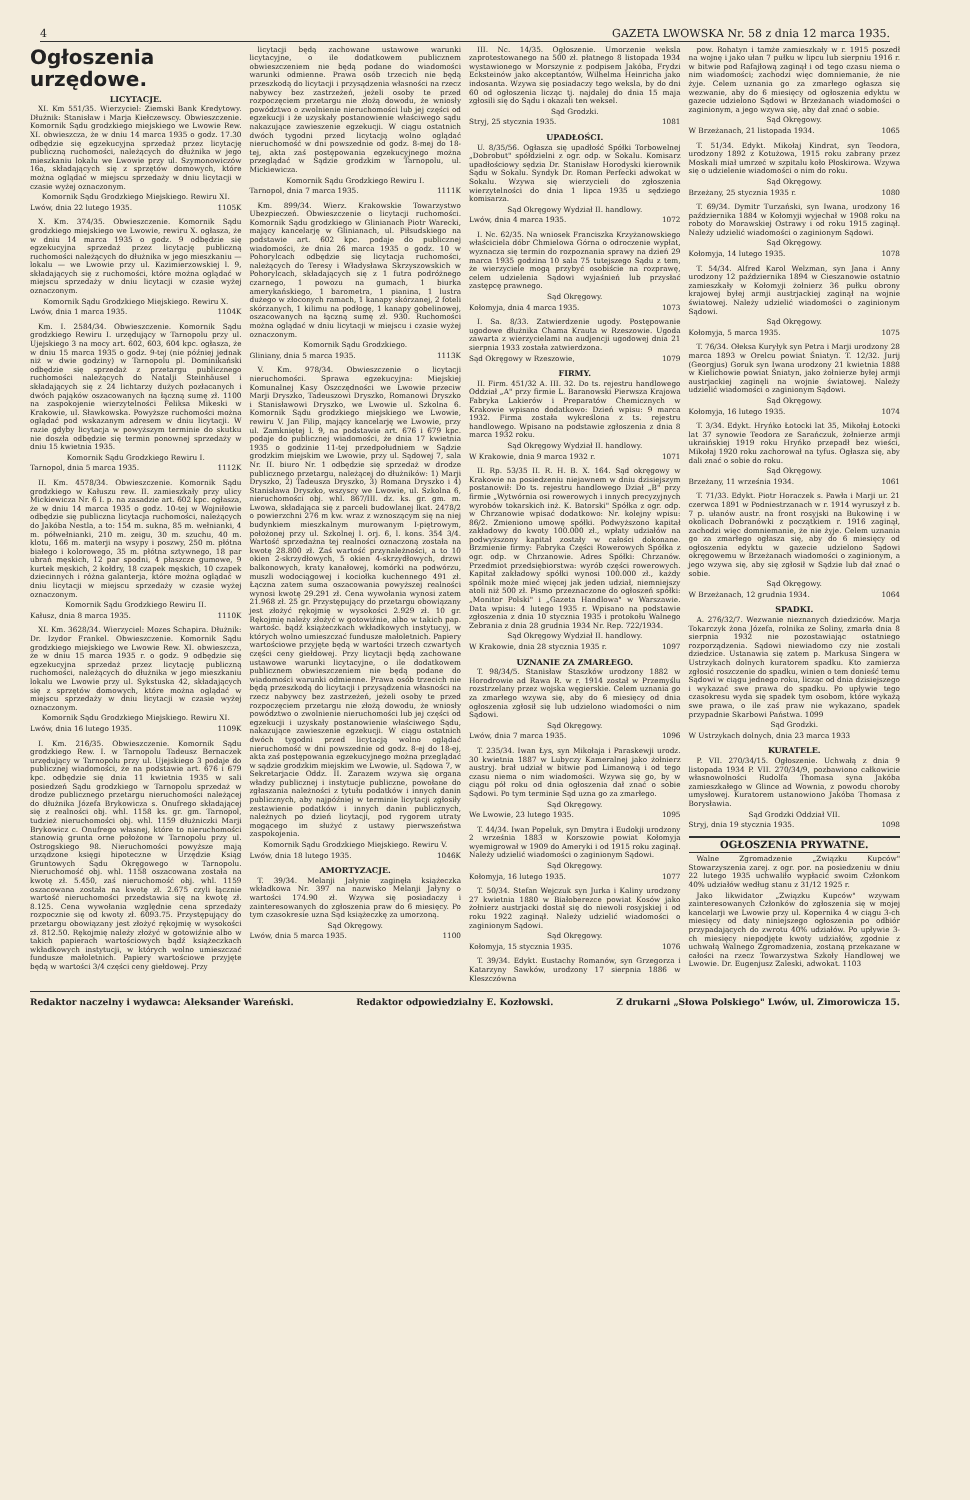4 GAZETA LWOWSKA Nr. 58 z dnia 12 marca 1935.
Ogłoszenia urzędowe.
LICYTACJE.
XI. Km 551/35. Wierzyciel: Ziemski Bank Kredytowy. Dłużnik: Stanisław i Marja Kiełczewscy. Obwieszczenie. Komornik Sądu grodzkiego miejskiego we Lwowie Rew. XI. obwieszcza, że w dniu 14 marca 1935 o godz. 17.30 odbędzie się egzekucyjna sprzedaż przez licytację publiczną ruchomości, należących do dłużnika w jego mieszkaniu lokalu we Lwowie przy ul. Szymonowiczów 16a, składających się z sprzętów domowych, które można oglądać w miejscu sprzedaży w dniu licytacji w czasie wyżej oznaczonym.
Komornik Sądu Grodzkiego Miejskiego. Rewiru XI.
Lwów, dnia 22 lutego 1935. 1105K
X. Km. 374/35. Obwieszczenie. Komornik Sądu grodzkiego miejskiego we Lwowie, rewiru X. ogłasza, że w dniu 14 marca 1935 o godz. 9 odbędzie się egzekucyjna sprzedaż przez licytację publiczną ruchomości należących do dłużnika w jego mieszkaniu — lokalu — we Lwowie przy ul. Kazimierzowskiej l. 9, składających się z ruchomości, które można oglądać w miejscu sprzedaży w dniu licytacji w czasie wyżej oznaczonym.
Komornik Sądu Grodzkiego Miejskiego. Rewiru X.
Lwów, dnia 1 marca 1935. 1104K
Km. I. 2584/34. Obwieszczenie. Komornik Sądu grodzkiego Rewiru I. urzędujący w Tarnopolu przy ul. Ujejskiego 3 na mocy art. 602, 603, 604 kpc. ogłasza, że w dniu 15 marca 1935 o godz. 9-tej (nie później jednak niż w dwie godziny) w Tarnopolu pl. Dominikański odbędzie się sprzedaż z przetargu publicznego ruchomości należących do Natalji Steinhäusel i składających się z 24 lichtarzy dużych pozłacanych i dwóch pająków oszacowanych na łączną sumę zł. 1100 na zaspokojenie wierzytelności Feliksa Mikeski w Krakowie, ul. Sławkowska. Powyższe ruchomości można oglądać pod wskazanym adresem w dniu licytacji. W razie gdyby licytacja w powyższym terminie do skutku nie doszła odbędzie się termin ponownej sprzedaży w dniu 15 kwietnia 1935.
Komornik Sądu Grodzkiego Rewiru I.
Tarnopol, dnia 5 marca 1935. 1112K
II. Km. 4578/34. Obwieszczenie. Komornik Sądu grodzkiego w Kałuszu rew. II. zamieszkały przy ulicy Mickiewicza Nr. 6 I. p. na zasadzie art. 602 kpc. ogłasza, że w dniu 14 marca 1935 o godz. 10-tej w Wojniłowie odbędzie się publiczna licytacja ruchomości, należących do Jakóba Nestla, a to: 154 m. sukna, 85 m. wełnianki, 4 m. półwełnianki, 210 m. zeigu, 30 m. szuchu, 40 m. klotu, 166 m. materji na wsypy i poszwy, 250 m. płótna białego i kolorowego, 35 m. płótna sztywnego, 18 par ubrań męskich, 12 par spodni, 4 płaszcze gumowe, 9 kurtek męskich, 2 kołdry, 18 czapek męskich, 10 czapek dziecinnych i różna galanterja, które można oglądać w dniu licytacji w miejscu sprzedaży w czasie wyżej oznaczonym.
Komornik Sądu Grodzkiego Rewiru II.
Kałusz, dnia 8 marca 1935. 1110K
XI. Km. 3628/34. Wierzyciel: Mozes Schapira. Dłużnik: Dr. Izydor Frankel. Obwieszczenie. Komornik Sądu grodzkiego miejskiego we Lwowie Rew. XI. obwieszcza, że w dniu 15 marca 1935 r. o godz. 9 odbędzie się egzekucyjna sprzedaż przez licytację publiczną ruchomości, należących do dłużnika w jego mieszkaniu lokalu we Lwowie przy ul. Sykstuska 42, składających się z sprzętów domowych, które można oglądać w miejscu sprzedaży w dniu licytacji w czasie wyżej oznaczonym.
Komornik Sądu Grodzkiego Miejskiego. Rewiru XI.
Lwów, dnia 16 lutego 1935. 1109K
I. Km. 216/35. Obwieszczenie. Komornik Sądu grodzkiego Rew. I. w Tarnopolu Tadeusz Bernaczek urzędujący w Tarnopolu przy ul. Ujejskiego 3 podaje do publicznej wiadomości, że na podstawie art. 676 i 679 kpc. odbędzie się dnia 11 kwietnia 1935 w sali posiedzeń Sądu grodzkiego w Tarnopolu sprzedaż w drodze publicznego przetargu nieruchomości należącej do dłużnika Józefa Brykowicza s. Onufrego składającej się z realności obj. whl. 1158 ks. gr. gm. Tarnopol, tudzież nieruchomości obj. whl. 1159 dłużniczki Marji Brykowicz c. Onufrego własnej, które to nieruchomości stanowią grunta orne położone w Tarnopolu przy ul. Ostrogskiego 98. Nieruchomości powyższe mają urządzone księgi hipoteczne w Urzędzie Ksiąg Gruntowych Sądu Okręgowego w Tarnopolu. Nieruchomość obj. whl. 1158 oszacowana została na kwotę zł. 5.450, zaś nieruchomość obj. whl. 1159 oszacowana została na kwotę zł. 2.675 czyli łącznie wartość nieruchomości przedstawia się na kwotę zł. 8.125. Cena wywołania względnie cena sprzedaży rozpocznie się od kwoty zł. 6093.75. Przystępujący do przetargu obowiązany jest złożyć rękojmię w wysokości zł. 812.50. Rękojmię należy złożyć w gotowiźnie albo w takich papierach wartościowych bądź książeczkach wkładkowych instytucji, w których wolno umieszczać fundusze małoletnich. Papiery wartościowe przyjęte będą w wartości 3/4 części ceny giełdowej. Przy
licytacji będą zachowane ustawowe warunki licytacyjne, o ile dodatkowem publicznem obwieszczeniem nie będą podane do wiadomości warunki odmienne. Prawa osób trzecich nie będą przeszkodą do licytacji i przysądzenia własności na rzecz nabywcy bez zastrzeżeń, jeżeli osoby te przed rozpoczęciem przetargu nie złożą dowodu, że wniosły powództwo o zwolnienie nieruchomości lub jej części od egzekucji i że uzyskały postanowienie właściwego sądu nakazujące zawieszenie egzekucji. W ciągu ostatnich dwóch tygodni przed licytacją wolno oglądać nieruchomość w dni powszednie od godz. 8-mej do 18-tej, akta zaś postępowania egzekucyjnego można przeglądać w Sądzie grodzkim w Tarnopolu, ul. Mickiewicza.
Komornik Sądu Grodzkiego Rewiru I.
Tarnopol, dnia 7 marca 1935. 1111K
Km. 899/34. Wierz. Krakowskie Towarzystwo Ubezpieczeń. Obwieszczenie o licytacji ruchomości. Komornik Sądu grodzkiego w Glinianach Piotr Warecki, mający kancelarję w Glinianach, ul. Piłsudskiego na podstawie art. 602 kpc. podaje do publicznej wiadomości, że dnia 26 marca 1935 o godz. 10 w Pohorylcach odbędzie się licytacja ruchomości, należących do Teresy i Władysława Skrzyszowskich w Pohorylcach, składających się z 1 futra podróżnego czarnego, 1 powozu na gumach, 1 biurka amerykańskiego, 1 barometra, 1 pianina, 1 lustra dużego w złoconych ramach, 1 kanapy skórzanej, 2 foteli skórzanych, 1 kilimu na podłogę, 1 kanapy gobelinowej, oszacowanych na łączną sumę zł. 930. Ruchomości można oglądać w dniu licytacji w miejscu i czasie wyżej oznaczonym.
Komornik Sądu Grodzkiego.
Gliniany, dnia 5 marca 1935. 1113K
V. Km. 978/34. Obwieszczenie o licytacji nieruchomości. Sprawa egzekucyjna: Miejskiej Komunalnej Kasy Oszczędności we Lwowie przeciw Marji Dryszko, Tadeuszowi Dryszko, Romanowi Dryszko i Stanisławowi Dryszko, we Lwowie ul. Szkolna 6. Komornik Sądu grodzkiego miejskiego we Lwowie, rewiru V. Jan Filip, mający kancelarję we Lwowie, przy ul. Zamkniętej l. 9, na podstawie art. 676 i 679 kpc. podaje do publicznej wiadomości, że dnia 17 kwietnia 1935 o godzinie 11-tej przedpołudniem w Sądzie grodzkim miejskim we Lwowie, przy ul. Sądowej 7, sala Nr. II. biuro Nr. 1 odbędzie się sprzedaż w drodze publicznego przetargu, należącej do dłużników: 1) Marji Dryszko, 2) Tadeusza Dryszko, 3) Romana Dryszko i 4) Stanisława Dryszko, wszyscy we Lwowie, ul. Szkolna 6, nieruchomości obj. whl. 867/III. dz. ks. gr. gm. m. Lwowa, składająca się z parceli budowlanej lkat. 2478/2 o powierzchni 276 m kw. wraz z wznoszącym się na niej budynkiem mieszkalnym murowanym I-piętrowym, położonej przy ul. Szkolnej l. orj. 6, l. kons. 354 3/4. Wartość sprzedażna tej realności oznaczoną została na kwotę 28.800 zł. Zaś wartość przynależności, a to 10 okien 2-skrzydłowych, 5 okien 4-skrzydłowych, drzwi balkonowych, kraty kanałowej, komórki na podwórzu, muszli wodociągowej i kociołka kuchennego 491 zł. Łączna zatem suma oszacowania powyższej realności wynosi kwotę 29.291 zł. Cena wywołania wynosi zatem 21.968 zł. 25 gr. Przystępujący do przetargu obowiązany jest złożyć rękojmię w wysokości 2.929 zł. 10 gr. Rękojmię należy złożyć w gotowiźnie, albo w takich pap. wartośc. bądź książeczkach wkładkowych instytucyj, w których wolno umieszczać fundusze małoletnich. Papiery wartościowe przyjęte będą w wartości trzech czwartych części ceny giełdowej. Przy licytacji będą zachowane ustawowe warunki licytacyjne, o ile dodatkowem publicznem obwieszczeniem nie będą podane do wiadomości warunki odmienne. Prawa osób trzecich nie będą przeszkodą do licytacji i przysądzenia własności na rzecz nabywcy bez zastrzeżeń, jeżeli osoby te przed rozpoczęciem przetargu nie złożą dowodu, że wniosły powództwo o zwolnienie nieruchomości lub jej części od egzekucji i uzyskały postanowienie właściwego Sądu, nakazujące zawieszenie egzekucji. W ciągu ostatnich dwóch tygodni przed licytacją wolno oglądać nieruchomość w dni powszednie od godz. 8-ej do 18-ej, akta zaś postępowania egzekucyjnego można przeglądać w sądzie grodzkim miejskim we Lwowie, ul. Sądowa 7, w Sekretarjacie Oddz. II. Zarazem wzywa się organa władzy publicznej i instytucje publiczne, powołane do zgłaszania należności z tytułu podatków i innych danin publicznych, aby najpóźniej w terminie licytacji zgłosiły zestawienie podatków i innych danin publicznych, należnych po dzień licytacji, pod rygorem utraty mogącego im służyć z ustawy pierwszeństwa zaspokojenia.
Komornik Sądu Grodzkiego Miejskiego. Rewiru V.
Lwów, dnia 18 lutego 1935. 1046K
AMORTYZACJE.
T. 39/34. Melanji Jałynie zaginęła książeczka wkładkowa Nr. 397 na nazwisko Melanji Jałyny o wartości 174.90 zł. Wzywa się posiadaczy i zainteresowanych do zgłoszenia praw do 6 miesięcy. Po tym czasokresie uzna Sąd książeczkę za umorzoną.
Sąd Okręgowy.
Lwów, dnia 5 marca 1935. 1100
III. Nc. 14/35. Ogłoszenie. Umorzenie weksla zaprotestowanego na 500 zł. płatnego 8 listopada 1934 wystawionego w Morszynie z podpisem Jakóba, Frydzi Eckstein​ów jako akceptantów, Wilhelma Heinricha jako indosanta. Wzywa się posiadaczy tego weksla, by do dni 60 od ogłoszenia licząc tj. najdalej do dnia 15 maja zgłosili się do Sądu i okazali ten weksel.
Sąd Grodzki.
Stryj, 25 stycznia 1935. 1081
UPADŁOŚCI.
U. 8/35/56. Ogłasza się upadłość Spółki Torbowelnej „Dobrobut" spółdzielni z ogr. odp. w Sokalu. Komisarz upadłościowy sędzia Dr. Stanisław Horodyski kierownik Sądu w Sokalu. Syndyk Dr. Roman Perfecki adwokat w Sokalu. Wzywa się wierzycieli do zgłoszenia wierzytelności do dnia 1 lipca 1935 u sędziego komisarza.
Sąd Okręgowy Wydział II. handlowy.
Lwów, dnia 4 marca 1935. 1072
I. Nc. 62/35. Na wniosek Franciszka Krzyżanowskiego właściciela dóbr Chmielowa Górna o odroczenie wypłat, wyznacza się termin do rozpoznania sprawy na dzień 29 marca 1935 godzina 10 sala 75 tutejszego Sądu z tem, że wierzyciele mogą przybyć osobiście na rozprawę, celem udzielenia Sądowi wyjaśnień lub przysłać zastępcę prawnego.
Sąd Okręgowy.
Kołomyja, dnia 4 marca 1935. 1073
I. Sa. 8/33. Zatwierdzenie ugody. Postępowanie ugodowe dłużnika Chama Krauta w Rzeszowie. Ugoda zawarta z wierzycielami na audjencji ugodowej dnia 21 sierpnia 1933 została zatwierdzona.
Sąd Okręgowy w Rzeszowie, 1079
FIRMY.
II. Firm. 451/32 A. III. 32. Do ts. rejestru handlowego Oddział „A" przy firmie L. Baranowski Pierwsza Krajowa Fabryka Lakierów i Preparatów Chemicznych w Krakowie wpisano dodatkowo: Dzień wpisu: 9 marca 1932. Firma została wykreślona z ts. rejestru handlowego. Wpisano na podstawie zgłoszenia z dnia 8 marca 1932 roku.
Sąd Okręgowy Wydział II. handlowy.
W Krakowie, dnia 9 marca 1932 r. 1071
II. Rp. 53/35 II. R. H. B. X. 164. Sąd okręgowy w Krakowie na posiedzeniu niejawnem w dniu dzisiejszym postanowił: Do ts. rejestru handlowego Dział „B" przy firmie „Wytwórnia osi rowerowych i innych precyzyjnych wyrobów tokarskich inż. K. Batorski" Spółka z ogr. odp. w Chrzanowie wpisać dodatkowo: Nr. kolejny wpisu: 86/2. Zmieniono umowę spółki. Podwyższono kapitał zakładowy do kwoty 100.000 zł., wpłaty udziałów na podwyższony kapitał zostały w całości dokonane. Brzmienie firmy: Fabryka Części Rowerowych Spółka z ogr. odp. w Chrzanowie. Adres Spółki: Chrzanów. Przedmiot przedsiębiorstwa: wyrób części rowerowych. Kapitał zakładowy spółki wynosi 100.000 zł., każdy spólnik może mieć więcej jak jeden udział, niemniejszy atoli niż 500 zł. Pismo przeznaczone do ogłoszeń spółki: „Monitor Polski" i „Gazeta Handlowa" w Warszawie. Data wpisu: 4 lutego 1935 r. Wpisano na podstawie zgłoszenia z dnia 10 stycznia 1935 i protokołu Walnego Zebrania z dnia 28 grudnia 1934 Nr. Rep. 722/1934.
Sąd Okręgowy Wydział II. handlowy.
W Krakowie, dnia 28 stycznia 1935 r. 1097
UZNANIE ZA ZMARŁEGO.
T. 98/34/5. Stanisław Staszków urodzony 1882 w Horodrowie ad Rawa R. w r. 1914 został w Przemyślu rozstrzelany przez wojska węgierskie. Celem uznania go za zmarłego wzywa się, aby do 6 miesięcy od dnia ogłoszenia zgłosił się lub udzielono wiadomości o nim Sądowi.
Sąd Okręgowy.
Lwów, dnia 7 marca 1935. 1096
T. 235/34. Iwan Łys, syn Mikołaja i Paraskewji urodz. 30 kwietnia 1887 w Lubyczy Kameralnej jako żołnierz austryj. brał udział w bitwie pod Limanową i od tego czasu niema o nim wiadomości. Wzywa się go, by w ciągu pół roku od dnia ogłoszenia dał znać o sobie Sądowi. Po tym terminie Sąd uzna go za zmarłego.
Sąd Okręgowy.
We Lwowie, 23 lutego 1935. 1095
T. 44/34. Iwan Popeluk, syn Dmytra i Eudokji urodzony 2 września 1883 w Korszowie powiat Kołomyja wyemigrował w 1909 do Ameryki i od 1915 roku zaginął. Należy udzielić wiadomości o zaginionym Sądowi.
Sąd Okręgowy.
Kołomyja, 16 lutego 1935. 1077
T. 50/34. Stefan Wejczuk syn Jurka i Kaliny urodzony 27 kwietnia 1880 w Białoberezce powiat Kosów jako żołnierz austrjacki dostał się do niewoli rosyjskiej i od roku 1922 zaginął. Należy udzielić wiadomości o zaginionym Sądowi.
Sąd Okręgowy.
Kołomyja, 15 stycznia 1935. 1076
T. 39/34. Edykt. Eustachy Romanów, syn Grzegorza i Katarzyny Sawków, urodzony 17 sierpnia 1886 w Kleszczówna
pow. Rohatyn i tamże zamieszkały w r. 1915 poszedł na wojnę i jako ułan 7 pułku w lipcu lub sierpniu 1916 r. w bitwie pod Rafajłową zaginął i od tego czasu niema o nim wiadomości; zachodzi więc domniemanie, że nie żyje. Celem uznania go za zmarłego ogłasza się wezwanie, aby do 6 miesięcy od ogłoszenia edyktu w gazecie udzielono Sądowi w Brzeżanach wiadomości o zaginionym, a jego wzywa się, aby dał znać o sobie.
Sąd Okręgowy.
W Brzeżanach, 21 listopada 1934. 1065
T. 51/34. Edykt. Mikołaj Kindrat, syn Teodora, urodzony 1892 z Kotużowa, 1915 roku zabrany przez Moskali miał umrzeć w szpitalu koło Płoskirowa. Wzywa się o udzielenie wiadomości o nim do roku.
Sąd Okręgowy.
Brzeżany, 25 stycznia 1935 r. 1080
T. 69/34. Dymitr Turzański, syn Iwana, urodzony 16 października 1884 w Kołomyji wyjechał w 1908 roku na roboty do Morawskiej Ostrawy i od roku 1915 zaginął. Należy udzielić wiadomości o zaginionym Sądowi.
Sąd Okręgowy.
Kołomyja, 14 lutego 1935. 1078
T. 54/34. Alfred Karol Welzman, syn Jana i Anny urodzony 12 października 1894 w Cieszanowie ostatnio zamieszkały w Kołomyji żołnierz 36 pułku obrony krajowej byłej armji austrjackiej zaginął na wojnie światowej. Należy udzielić wiadomości o zaginionym Sądowi.
Sąd Okręgowy.
Kołomyja, 5 marca 1935. 1075
T. 76/34. Ołeksa Kuryłyk syn Petra i Marji urodzony 28 marca 1893 w Orelcu powiat Śniatyn. T. 12/32. Jurij (Georgjus) Goruk syn Iwana urodzony 21 kwietnia 1888 w Kielichowie powiat Śniatyn, jako żołnierze byłej armji austrjackiej zaginęli na wojnie światowej. Należy udzielić wiadomości o zaginionym Sądowi.
Sąd Okręgowy.
Kołomyja, 16 lutego 1935. 1074
T. 3/34. Edykt. Hryńko Łotocki lat 35, Mikołaj Łotocki lat 37 synowie Teodora ze Sarańczuk, żołnierze armji ukraińskiej 1919 roku Hryńko przepadł bez wieści, Mikołaj 1920 roku zachorował na tyfus. Ogłasza się, aby dali znać o sobie do roku.
Sąd Okręgowy.
Brzeżany, 11 września 1934. 1061
T. 71/33. Edykt. Piotr Horaczek s. Pawła i Marji ur. 21 czerwca 1891 w Podniestrzanach w r. 1914 wyruszył z b. 7 p. ułanów austr. na front rosyjski na Bukowinę i w okolicach Dobranówki z początkiem r. 1916 zaginął, zachodzi więc domniemanie, że nie żyje. Celem uznania go za zmarłego ogłasza się, aby do 6 miesięcy od ogłoszenia edyktu w gazecie udzielono Sądowi okręgowemu w Brzeżanach wiadomości o zaginionym, a jego wzywa się, aby się zgłosił w Sądzie lub dał znać o sobie.
Sąd Okręgowy.
W Brzeżanach, 12 grudnia 1934. 1064
SPADKI.
A. 276/32/7. Wezwanie nieznanych dziedziców. Marja Tokarczyk żona Józefa, rolnika ze Soliny, zmarła dnia 8 sierpnia 1932 nie pozostawiając ostatniego rozporządzenia. Sądowi niewiadomo czy nie zostali dziedzice. Ustanawia się zatem p. Markusa Singera w Ustrzykach dolnych kuratorem spadku. Kto zamierza zgłosić roszczenie do spadku, winien o tem donieść temu Sądowi w ciągu jednego roku, licząc od dnia dzisiejszego i wykazać swe prawa do spadku. Po upływie tego czasokresu wyda się spadek tym osobom, które wykażą swe prawa, o ile zaś praw nie wykazano, spadek przypadnie Skarbowi Państwa. 1099
Sąd Grodzki.
W Ustrzykach dolnych, dnia 23 marca 1933
KURATELE.
P. VII. 270/34/15. Ogłoszenie. Uchwałą z dnia 9 listopada 1934 P. VII. 270/34/9, pozbawiono całkowicie własnowolności Rudolfa Thomasa syna Jakóba zamieszkałego w Glince ad Wownia, z powodu choroby umysłowej. Kuratorem ustanowiono Jakóba Thomasa z Borysławia.
Sąd Grodzki Oddział VII.
Stryj, dnia 19 stycznia 1935. 1098
OGŁOSZENIA PRYWATNE.
Walne Zgromadzenie „Związku Kupców" Stowarzyszenia zarej. z ogr. por. na posiedzeniu w dniu 22 lutego 1935 uchwaliło wypłacić swoim Członkom 40% udziałów według stanu z 31/12 1925 r.
Jako likwidator „Związku Kupców" wzywam zainteresowanych Członków do zgłoszenia się w mojej kancelarji we Lwowie przy ul. Kopernika 4 w ciągu 3-ch miesięcy od daty niniejszego ogłoszenia po odbiór przypadających do zwrotu 40% udziałów. Po upływie 3-ch miesięcy niepodjęte kwoty udziałów, zgodnie z uchwałą Walnego Zgromadzenia, zostaną przekazane w całości na rzecz Towarzystwa Szkoły Handlowej we Lwowie. Dr. Eugenjusz Zaleski, adwokat. 1103
Redaktor naczelny i wydawca: Aleksander Wareński. Redaktor odpowiedzialny E. Kozłowski. Z drukarni „Słowa Polskiego" Lwów, ul. Zimorowicza 15.